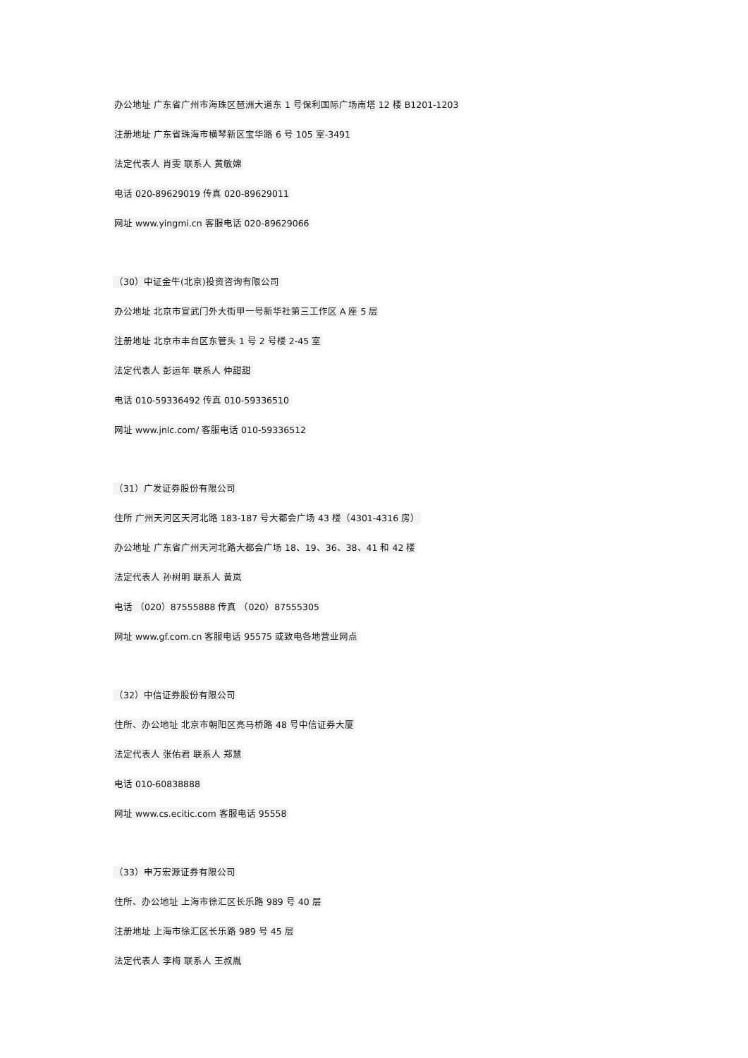办公地址 广东省广州市海珠区琶洲大道东 1 号保利国际广场南塔 12 楼 B1201-1203
注册地址 广东省珠海市横琴新区宝华路 6 号 105 室-3491
法定代表人 肖雯 联系人 黄敏嫦
电话 020-89629019 传真 020-89629011
网址 www.yingmi.cn 客服电话 020-89629066
（30）中证金牛(北京)投资咨询有限公司
办公地址 北京市宣武门外大街甲一号新华社第三工作区 A 座 5 层
注册地址 北京市丰台区东管头 1 号 2 号楼 2-45 室
法定代表人 彭运年 联系人 仲甜甜
电话 010-59336492 传真 010-59336510
网址 www.jnlc.com/ 客服电话 010-59336512
（31）广发证券股份有限公司
住所 广州天河区天河北路 183-187 号大都会广场 43 楼（4301-4316 房）
办公地址 广东省广州天河北路大都会广场 18、19、36、38、41 和 42 楼
法定代表人 孙树明 联系人 黄岚
电话 （020）87555888 传真 （020）87555305
网址 www.gf.com.cn 客服电话 95575 或致电各地营业网点
（32）中信证券股份有限公司
住所、办公地址 北京市朝阳区亮马桥路 48 号中信证券大厦
法定代表人 张佑君 联系人 郑慧
电话 010-60838888
网址 www.cs.ecitic.com 客服电话 95558
（33）申万宏源证券有限公司
住所、办公地址 上海市徐汇区长乐路 989 号 40 层
注册地址 上海市徐汇区长乐路 989 号 45 层
法定代表人 李梅 联系人 王叔胤